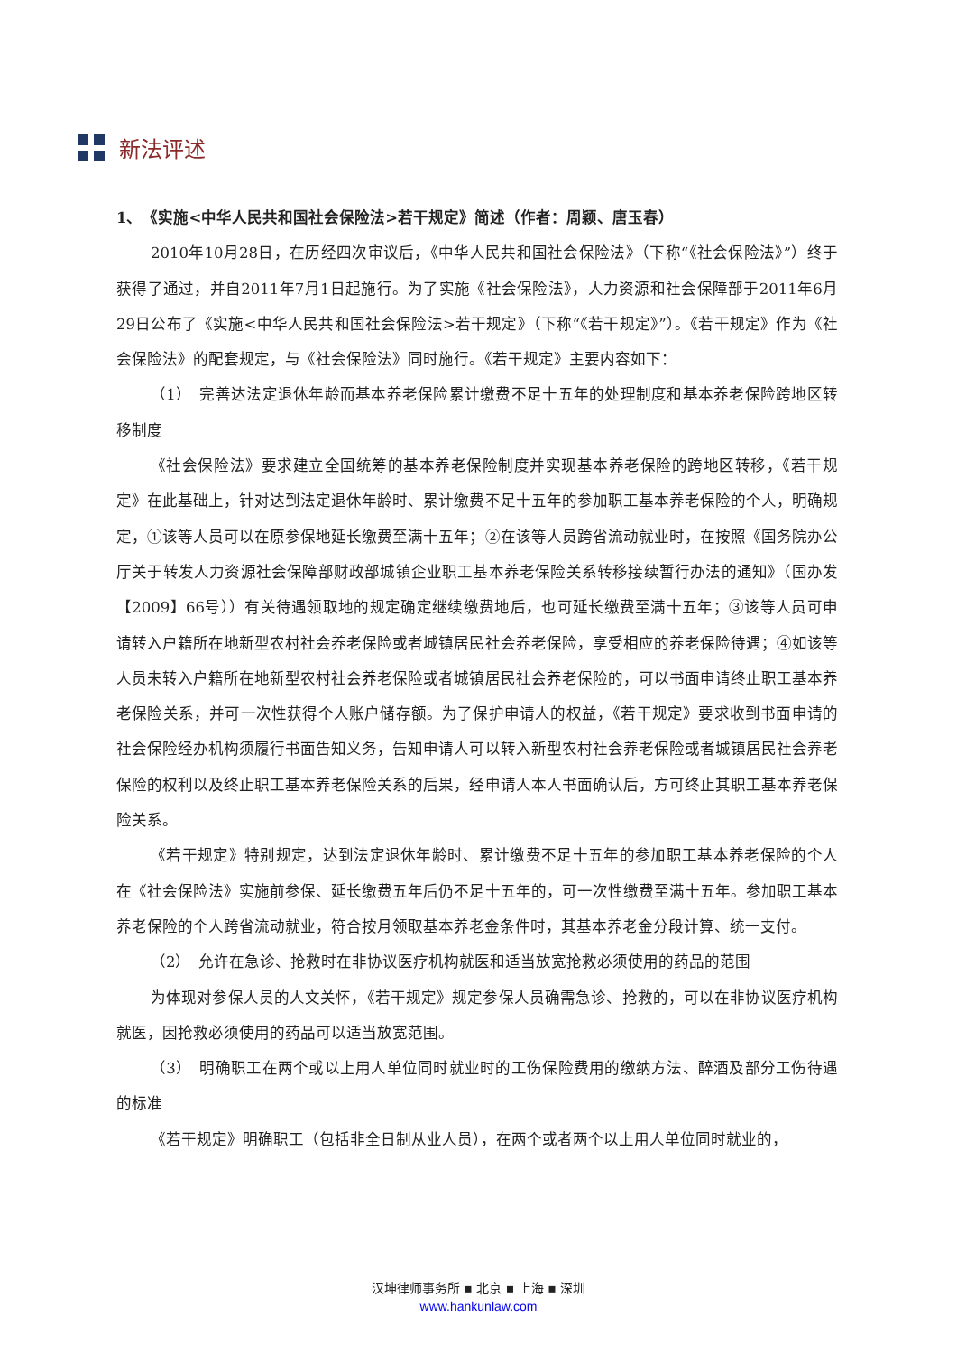新法评述
1、　《实施<中华人民共和国社会保险法>若干规定》简述（作者：周颖、唐玉春）
2010年10月28日，在历经四次审议后，《中华人民共和国社会保险法》（下称“《社会保险法》”）终于获得了通过，并自2011年7月1日起施行。为了实施《社会保险法》，人力资源和社会保障部于2011年6月29日公布了《实施<中华人民共和国社会保险法>若干规定》（下称“《若干规定》”）。《若干规定》作为《社会保险法》的配套规定，与《社会保险法》同时施行。《若干规定》主要内容如下：
（1）　完善达法定退休年龄而基本养老保险累计缴费不足十五年的处理制度和基本养老保险跨地区转移制度
《社会保险法》要求建立全国统筹的基本养老保险制度并实现基本养老保险的跨地区转移，《若干规定》在此基础上，针对达到法定退休年龄时、累计缴费不足十五年的参加职工基本养老保险的个人，明确规定，①该等人员可以在原参保地延长缴费至满十五年；②在该等人员跨省流动就业时，在按照《国务院办公厅关于转发人力资源社会保障部财政部城镇企业职工基本养老保险关系转移接续暂行办法的通知》（国办发【2009】66号））有关待遇领取地的规定确定继续缴费地后，也可延长缴费至满十五年；③该等人员可申请转入户籍所在地新型农村社会养老保险或者城镇居民社会养老保险，享受相应的养老保险待遇；④如该等人员未转入户籍所在地新型农村社会养老保险或者城镇居民社会养老保险的，可以书面申请终止职工基本养老保险关系，并可一次性获得个人账户储存额。为了保护申请人的权益，《若干规定》要求收到书面申请的社会保险经办机构须履行书面告知义务，告知申请人可以转入新型农村社会养老保险或者城镇居民社会养老保险的权利以及终止职工基本养老保险关系的后果，经申请人本人书面确认后，方可终止其职工基本养老保险关系。
《若干规定》特别规定，达到法定退休年龄时、累计缴费不足十五年的参加职工基本养老保险的个人在《社会保险法》实施前参保、延长缴费五年后仍不足十五年的，可一次性缴费至满十五年。参加职工基本养老保险的个人跨省流动就业，符合按月领取基本养老金条件时，其基本养老金分段计算、统一支付。
（2）　允许在急诊、抢救时在非协议医疗机构就医和适当放宽抢救必须使用的药品的范围
为体现对参保人员的人文关怀，《若干规定》规定参保人员确需急诊、抢救的，可以在非协议医疗机构就医，因抢救必须使用的药品可以适当放宽范围。
（3）　明确职工在两个或以上用人单位同时就业时的工伤保险费用的缴纳方法、醉酒及部分工伤待遇的标准
《若干规定》明确职工（包括非全日制从业人员），在两个或者两个以上用人单位同时就业的，
汉坤律师事务所 ▪ 北京 ▪ 上海 ▪ 深圳
www.hankunlaw.com